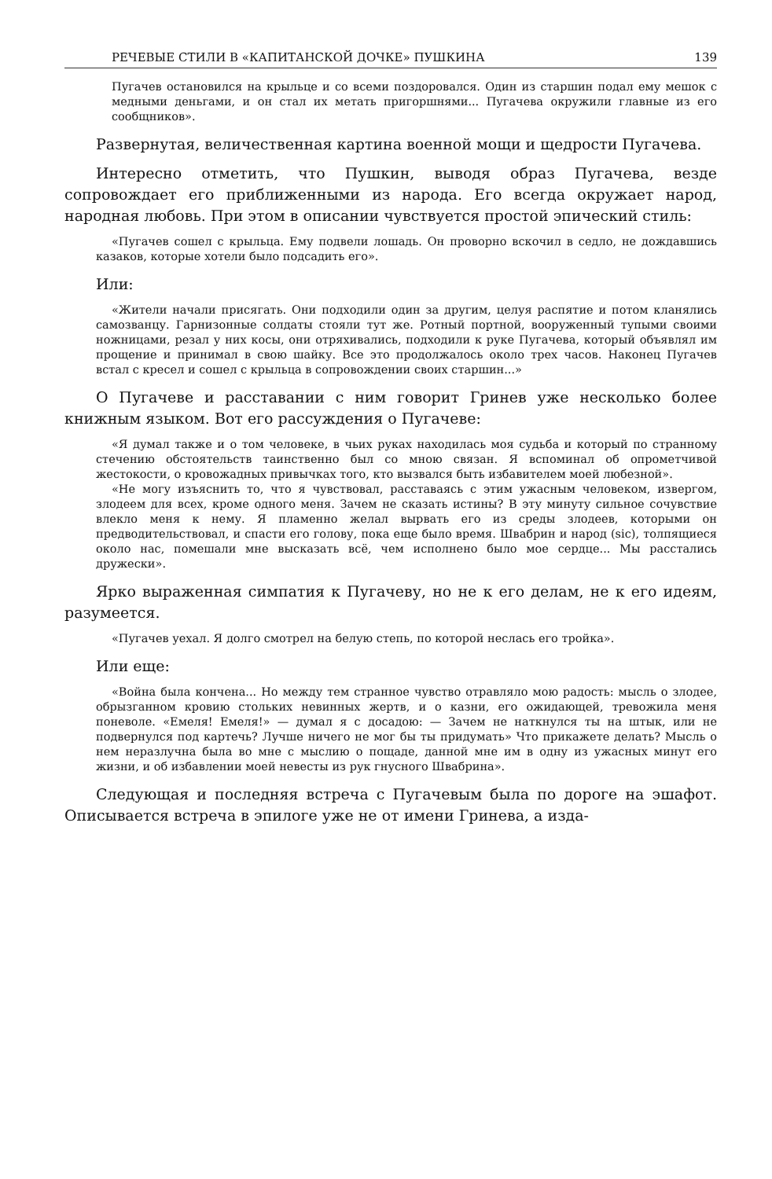РЕЧЕВЫЕ СТИЛИ В «КАПИТАНСКОЙ ДОЧКЕ» ПУШКИНА 139
Пугачев остановился на крыльце и со всеми поздоровался. Один из старшин подал ему мешок с медными деньгами, и он стал их метать пригоршнями... Пугачева окружили главные из его сообщников».
Развернутая, величественная картина военной мощи и щедрости Пугачева.
Интересно отметить, что Пушкин, выводя образ Пугачева, везде сопровождает его приближенными из народа. Его всегда окружает народ, народная любовь. При этом в описании чувствуется простой эпический стиль:
«Пугачев сошел с крыльца. Ему подвели лошадь. Он проворно вскочил в седло, не дождавшись казаков, которые хотели было подсадить его».
Или:
«Жители начали присягать. Они подходили один за другим, целуя распятие и потом кланялись самозванцу. Гарнизонные солдаты стояли тут же. Ротный портной, вооруженный тупыми своими ножницами, резал у них косы, они отряхивались, подходили к руке Пугачева, который объявлял им прощение и принимал в свою шайку. Все это продолжалось около трех часов. Наконец Пугачев встал с кресел и сошел с крыльца в сопровождении своих старшин...»
О Пугачеве и расставании с ним говорит Гринев уже несколько более книжным языком. Вот его рассуждения о Пугачеве:
«Я думал также и о том человеке, в чьих руках находилась моя судьба и который по странному стечению обстоятельств таинственно был со мною связан. Я вспоминал об опрометчивой жестокости, о кровожадных привычках того, кто вызвался быть избавителем моей любезной».
«Не могу изъяснить то, что я чувствовал, расставаясь с этим ужасным человеком, извергом, злодеем для всех, кроме одного меня. Зачем не сказать истины? В эту минуту сильное сочувствие влекло меня к нему. Я пламенно желал вырвать его из среды злодеев, которыми он предводительствовал, и спасти его голову, пока еще было время. Швабрин и народ (sic), толпящиеся около нас, помешали мне высказать всё, чем исполнено было мое сердце... Мы расстались дружески».
Ярко выраженная симпатия к Пугачеву, но не к его делам, не к его идеям, разумеется.
«Пугачев уехал. Я долго смотрел на белую степь, по которой неслась его тройка».
Или еще:
«Война была кончена... Но между тем странное чувство отравляло мою радость: мысль о злодее, обрызганном кровию стольких невинных жертв, и о казни, его ожидающей, тревожила меня поневоле. «Емеля! Емеля!» — думал я с досадою: — Зачем не наткнулся ты на штык, или не подвернулся под картечь? Лучше ничего не мог бы ты придумать» Что прикажете делать? Мысль о нем неразлучна была во мне с мыслию о пощаде, данной мне им в одну из ужасных минут его жизни, и об избавлении моей невесты из рук гнусного Швабрина».
Следующая и последняя встреча с Пугачевым была по дороге на эшафот. Описывается встреча в эпилоге уже не от имени Гринева, а изда-